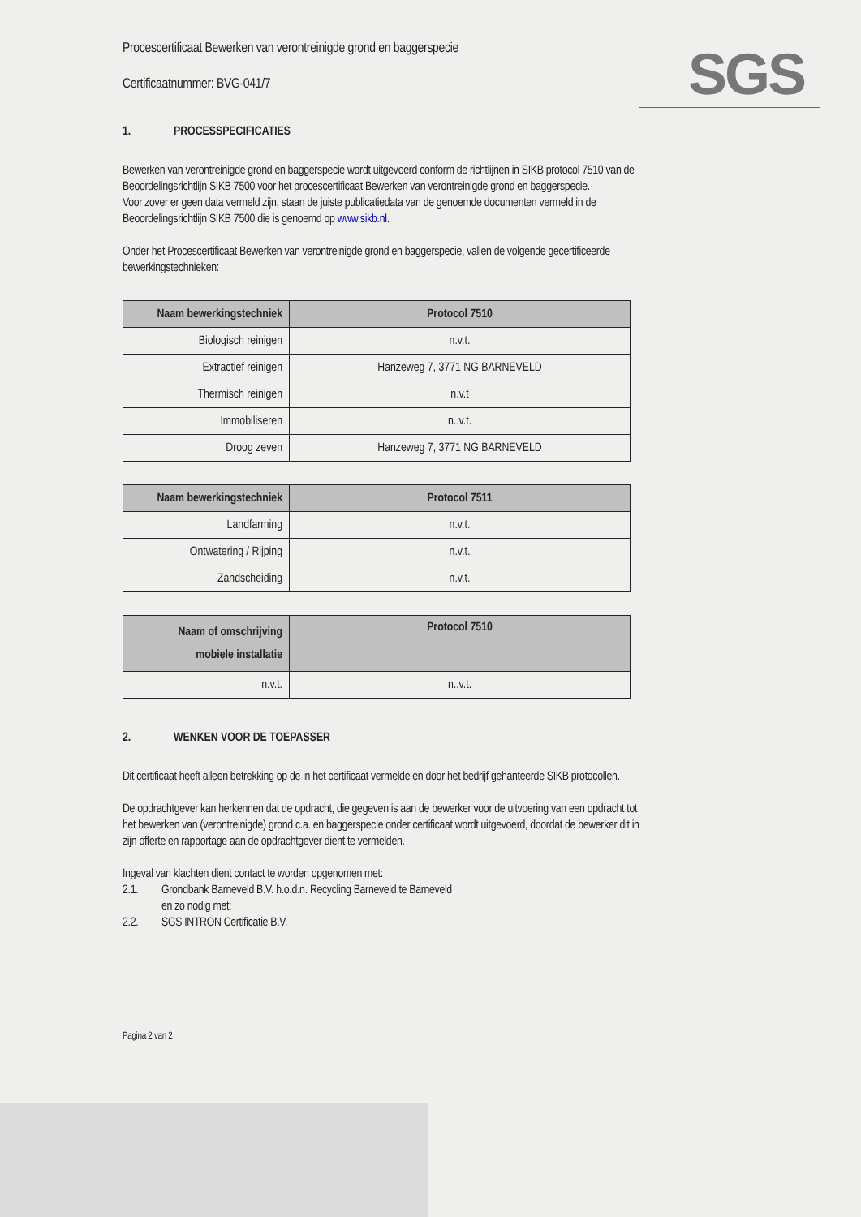SGS
Procescertificaat Bewerken van verontreinigde grond en baggerspecie
Certificaatnummer: BVG-041/7
1. PROCESSPECIFICATIES
Bewerken van verontreinigde grond en baggerspecie wordt uitgevoerd conform de richtlijnen in SIKB protocol 7510 van de Beoordelingsrichtlijn SIKB 7500 voor het procescertificaat Bewerken van verontreinigde grond en baggerspecie.
Voor zover er geen data vermeld zijn, staan de juiste publicatiedata van de genoemde documenten vermeld in de Beoordelingsrichtlijn SIKB 7500 die is genoemd op www.sikb.nl.
Onder het Procescertificaat Bewerken van verontreinigde grond en baggerspecie, vallen de volgende gecertificeerde bewerkingstechnieken:
| Naam bewerkingstechniek | Protocol 7510 |
| --- | --- |
| Biologisch reinigen | n.v.t. |
| Extractief reinigen | Hanzeweg 7, 3771 NG BARNEVELD |
| Thermisch reinigen | n.v.t |
| Immobiliseren | n..v.t. |
| Droog zeven | Hanzeweg 7, 3771 NG BARNEVELD |
| Naam bewerkingstechniek | Protocol 7511 |
| --- | --- |
| Landfarming | n.v.t. |
| Ontwatering / Rijping | n.v.t. |
| Zandscheiding | n.v.t. |
| Naam of omschrijving mobiele installatie | Protocol 7510 |
| --- | --- |
| n.v.t. | n..v.t. |
2. WENKEN VOOR DE TOEPASSER
Dit certificaat heeft alleen betrekking op de in het certificaat vermelde en door het bedrijf gehanteerde SIKB protocollen.
De opdrachtgever kan herkennen dat de opdracht, die gegeven is aan de bewerker voor de uitvoering van een opdracht tot het bewerken van (verontreinigde) grond c.a. en baggerspecie onder certificaat wordt uitgevoerd, doordat de bewerker dit in zijn offerte en rapportage aan de opdrachtgever dient te vermelden.
Ingeval van klachten dient contact te worden opgenomen met:
2.1. Grondbank Barneveld B.V. h.o.d.n. Recycling Barneveld te Barneveld
en zo nodig met:
2.2. SGS INTRON Certificatie B.V.
Pagina 2 van 2